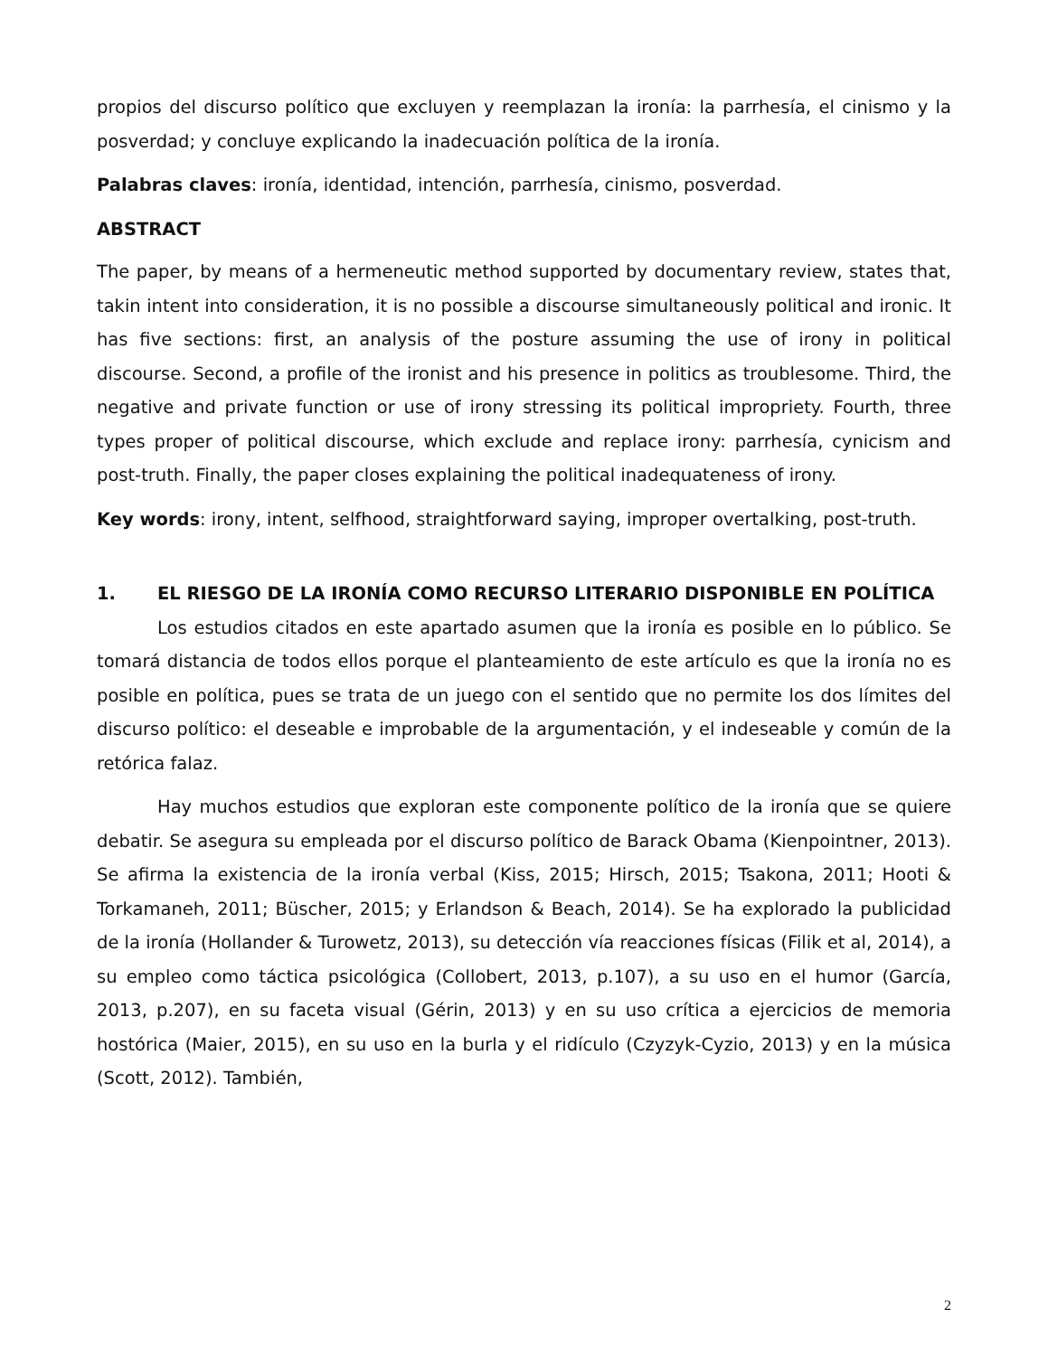propios del discurso político que excluyen y reemplazan la ironía: la parrhesía, el cinismo y la posverdad; y concluye explicando la inadecuación política de la ironía.
Palabras claves: ironía, identidad, intención, parrhesía, cinismo, posverdad.
ABSTRACT
The paper, by means of a hermeneutic method supported by documentary review, states that, takin intent into consideration, it is no possible a discourse simultaneously political and ironic. It has five sections: first, an analysis of the posture assuming the use of irony in political discourse. Second, a profile of the ironist and his presence in politics as troublesome. Third, the negative and private function or use of irony stressing its political impropriety. Fourth, three types proper of political discourse, which exclude and replace irony: parrhesía, cynicism and post-truth. Finally, the paper closes explaining the political inadequateness of irony.
Key words: irony, intent, selfhood, straightforward saying, improper overtalking, post-truth.
1. EL RIESGO DE LA IRONÍA COMO RECURSO LITERARIO DISPONIBLE EN POLÍTICA
Los estudios citados en este apartado asumen que la ironía es posible en lo público. Se tomará distancia de todos ellos porque el planteamiento de este artículo es que la ironía no es posible en política, pues se trata de un juego con el sentido que no permite los dos límites del discurso político: el deseable e improbable de la argumentación, y el indeseable y común de la retórica falaz.
Hay muchos estudios que exploran este componente político de la ironía que se quiere debatir. Se asegura su empleada por el discurso político de Barack Obama (Kienpointner, 2013). Se afirma la existencia de la ironía verbal (Kiss, 2015; Hirsch, 2015; Tsakona, 2011; Hooti & Torkamaneh, 2011; Büscher, 2015; y Erlandson & Beach, 2014). Se ha explorado la publicidad de la ironía (Hollander & Turowetz, 2013), su detección vía reacciones físicas (Filik et al, 2014), a su empleo como táctica psicológica (Collobert, 2013, p.107), a su uso en el humor (García, 2013, p.207), en su faceta visual (Gérin, 2013) y en su uso crítica a ejercicios de memoria hostórica (Maier, 2015), en su uso en la burla y el ridículo (Czyzyk-Cyzio, 2013) y en la música (Scott, 2012). También,
2